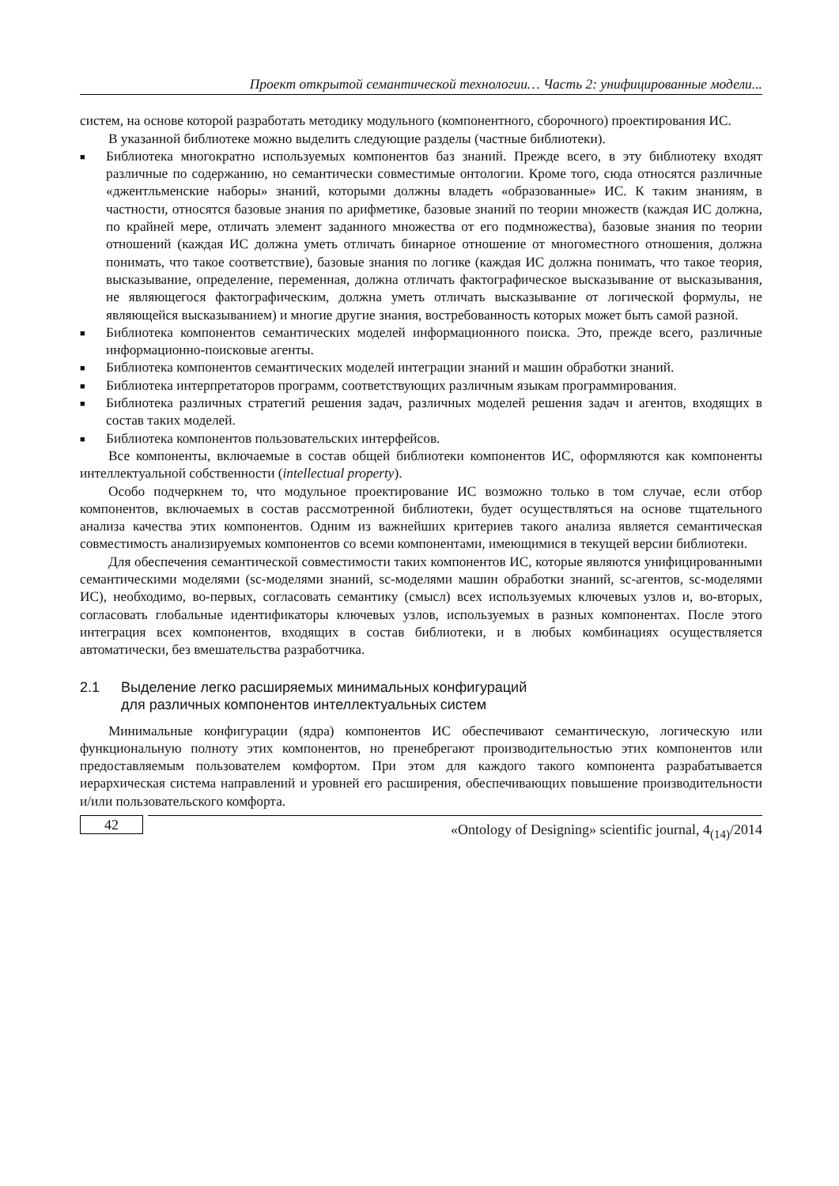Проект открытой семантической технологии… Часть 2: унифицированные модели...
систем, на основе которой разработать методику модульного (компонентного, сборочного) проектирования ИС.
В указанной библиотеке можно выделить следующие разделы (частные библиотеки).
■ Библиотека многократно используемых компонентов баз знаний. Прежде всего, в эту библиотеку входят различные по содержанию, но семантически совместимые онтологии. Кроме того, сюда относятся различные «джентльменские наборы» знаний, которыми должны владеть «образованные» ИС. К таким знаниям, в частности, относятся базовые знания по арифметике, базовые знаний по теории множеств (каждая ИС должна, по крайней мере, отличать элемент заданного множества от его подмножества), базовые знания по теории отношений (каждая ИС должна уметь отличать бинарное отношение от многоместного отношения, должна понимать, что такое соответствие), базовые знания по логике (каждая ИС должна понимать, что такое теория, высказывание, определение, переменная, должна отличать фактографическое высказывание от высказывания, не являющегося фактографическим, должна уметь отличать высказывание от логической формулы, не являющейся высказыванием) и многие другие знания, востребованность которых может быть самой разной.
■ Библиотека компонентов семантических моделей информационного поиска. Это, прежде всего, различные информационно-поисковые агенты.
■ Библиотека компонентов семантических моделей интеграции знаний и машин обработки знаний.
■ Библиотека интерпретаторов программ, соответствующих различным языкам программирования.
■ Библиотека различных стратегий решения задач, различных моделей решения задач и агентов, входящих в состав таких моделей.
■ Библиотека компонентов пользовательских интерфейсов.
Все компоненты, включаемые в состав общей библиотеки компонентов ИС, оформляются как компоненты интеллектуальной собственности (intellectual property).
Особо подчеркнем то, что модульное проектирование ИС возможно только в том случае, если отбор компонентов, включаемых в состав рассмотренной библиотеки, будет осуществляться на основе тщательного анализа качества этих компонентов. Одним из важнейших критериев такого анализа является семантическая совместимость анализируемых компонентов со всеми компонентами, имеющимися в текущей версии библиотеки.
Для обеспечения семантической совместимости таких компонентов ИС, которые являются унифицированными семантическими моделями (sc-моделями знаний, sc-моделями машин обработки знаний, sc-агентов, sc-моделями ИС), необходимо, во-первых, согласовать семантику (смысл) всех используемых ключевых узлов и, во-вторых, согласовать глобальные идентификаторы ключевых узлов, используемых в разных компонентах. После этого интеграция всех компонентов, входящих в состав библиотеки, и в любых комбинациях осуществляется автоматически, без вмешательства разработчика.
2.1 Выделение легко расширяемых минимальных конфигураций
для различных компонентов интеллектуальных систем
Минимальные конфигурации (ядра) компонентов ИС обеспечивают семантическую, логическую или функциональную полноту этих компонентов, но пренебрегают производительностью этих компонентов или предоставляемым пользователем комфортом. При этом для каждого такого компонента разрабатывается иерархическая система направлений и уровней его расширения, обеспечивающих повышение производительности и/или пользовательского комфорта.
42
«Ontology of Designing» scientific journal, 4<sub>(14)</sub>/2014